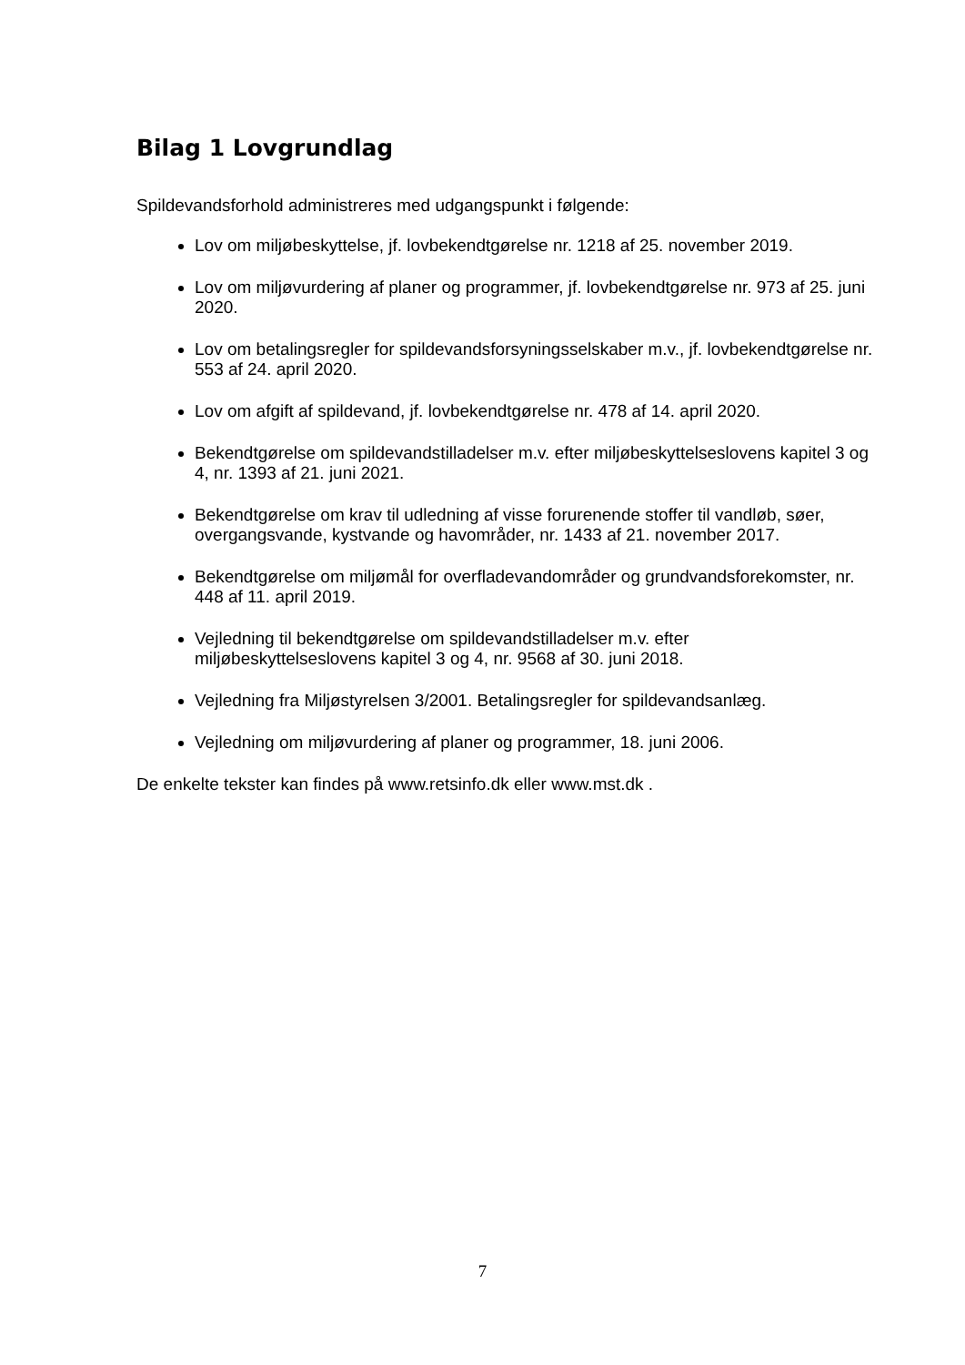Bilag 1 Lovgrundlag
Spildevandsforhold administreres med udgangspunkt i følgende:
Lov om miljøbeskyttelse, jf. lovbekendtgørelse nr. 1218 af 25. november 2019.
Lov om miljøvurdering af planer og programmer, jf. lovbekendtgørelse nr. 973 af 25. juni 2020.
Lov om betalingsregler for spildevandsforsyningsselskaber m.v., jf. lovbekendtgørelse nr. 553 af 24. april 2020.
Lov om afgift af spildevand, jf. lovbekendtgørelse nr. 478 af 14. april 2020.
Bekendtgørelse om spildevandstilladelser m.v. efter miljøbeskyttelseslovens kapitel 3 og 4, nr. 1393 af 21. juni 2021.
Bekendtgørelse om krav til udledning af visse forurenende stoffer til vandløb, søer, overgangsvande, kystvande og havområder, nr. 1433 af 21. november 2017.
Bekendtgørelse om miljømål for overfladevandområder og grundvandsforekomster, nr. 448 af 11. april 2019.
Vejledning til bekendtgørelse om spildevandstilladelser m.v. efter miljøbeskyttelseslovens kapitel 3 og 4, nr. 9568 af 30. juni 2018.
Vejledning fra Miljøstyrelsen 3/2001. Betalingsregler for spildevandsanlæg.
Vejledning om miljøvurdering af planer og programmer, 18. juni 2006.
De enkelte tekster kan findes på www.retsinfo.dk eller www.mst.dk .
7